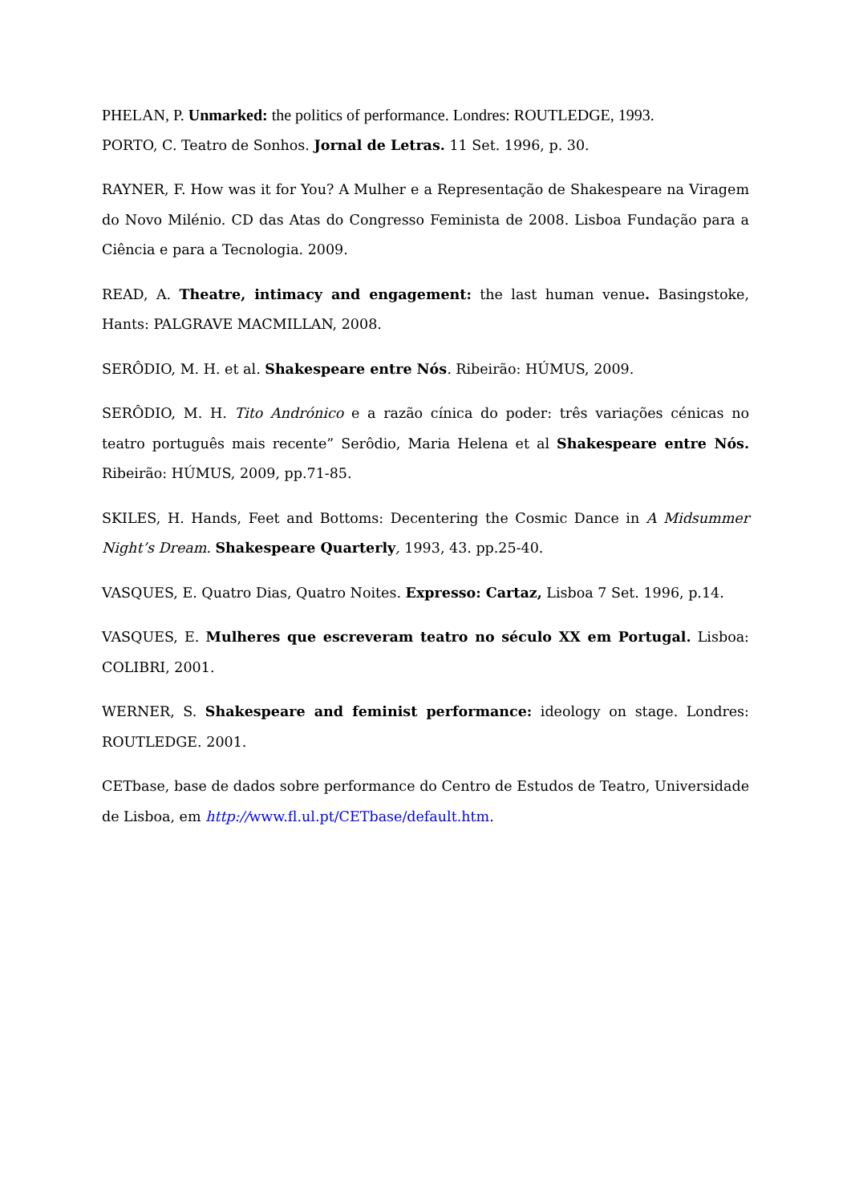PHELAN, P. Unmarked: the politics of performance. Londres: ROUTLEDGE, 1993.
PORTO, C. Teatro de Sonhos. Jornal de Letras. 11 Set. 1996, p. 30.
RAYNER, F. How was it for You? A Mulher e a Representação de Shakespeare na Viragem do Novo Milénio. CD das Atas do Congresso Feminista de 2008. Lisboa Fundação para a Ciência e para a Tecnologia. 2009.
READ, A. Theatre, intimacy and engagement: the last human venue. Basingstoke, Hants: PALGRAVE MACMILLAN, 2008.
SERÔDIO, M. H. et al. Shakespeare entre Nós. Ribeirão: HÚMUS, 2009.
SERÔDIO, M. H. Tito Andrónico e a razão cínica do poder: três variações cénicas no teatro português mais recente” Serôdio, Maria Helena et al Shakespeare entre Nós. Ribeirão: HÚMUS, 2009, pp.71-85.
SKILES, H. Hands, Feet and Bottoms: Decentering the Cosmic Dance in A Midsummer Night’s Dream. Shakespeare Quarterly, 1993, 43. pp.25-40.
VASQUES, E. Quatro Dias, Quatro Noites. Expresso: Cartaz, Lisboa 7 Set. 1996, p.14.
VASQUES, E. Mulheres que escreveram teatro no século XX em Portugal. Lisboa: COLIBRI, 2001.
WERNER, S. Shakespeare and feminist performance: ideology on stage. Londres: ROUTLEDGE. 2001.
CETbase, base de dados sobre performance do Centro de Estudos de Teatro, Universidade de Lisboa, em http://www.fl.ul.pt/CETbase/default.htm.